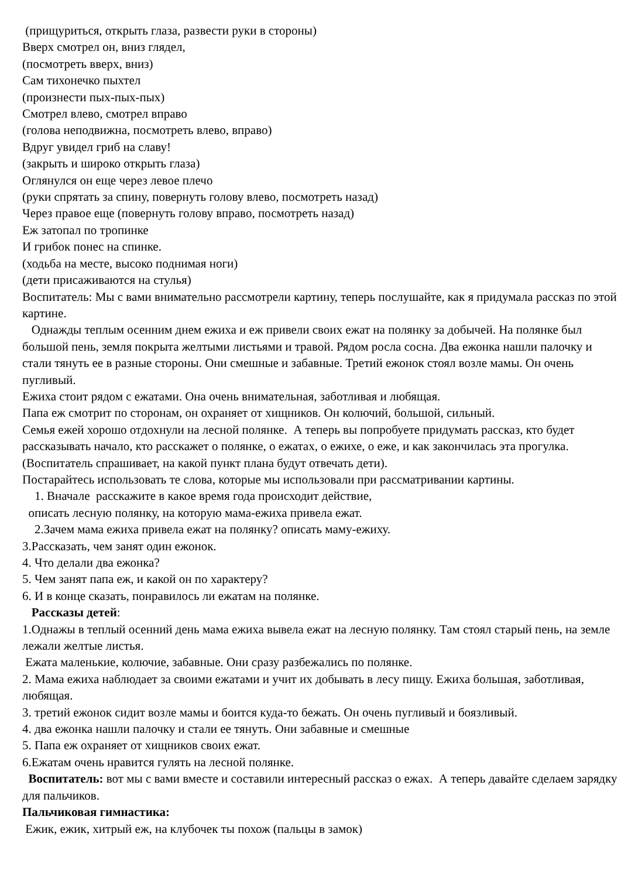(прищуриться, открыть глаза, развести руки в стороны)
Вверх смотрел он, вниз глядел,
(посмотреть вверх, вниз)
Сам тихонечко пыхтел
(произнести пых-пых-пых)
Смотрел влево, смотрел вправо
(голова неподвижна, посмотреть влево, вправо)
Вдруг увидел гриб на славу!
(закрыть и широко открыть глаза)
Оглянулся он еще через левое плечо
(руки спрятать за спину, повернуть голову влево, посмотреть назад)
Через правое еще (повернуть голову вправо, посмотреть назад)
Еж затопал по тропинке
И грибок понес на спинке.
(ходьба на месте, высоко поднимая ноги)
(дети присаживаются на стулья)
Воспитатель: Мы с вами внимательно рассмотрели картину, теперь послушайте, как я придумала рассказ по этой картине.
Однажды теплым осенним днем ежиха и еж привели своих ежат на полянку за добычей. На полянке был большой пень, земля покрыта желтыми листьями и травой. Рядом росла сосна. Два ежонка нашли палочку и стали тянуть ее в разные стороны. Они смешные и забавные. Третий ежонок стоял возле мамы. Он очень пугливый.
Ежиха стоит рядом с ежатами. Она очень внимательная, заботливая и любящая.
Папа еж смотрит по сторонам, он охраняет от хищников. Он колючий, большой, сильный.
Семья ежей хорошо отдохнули на лесной полянке. А теперь вы попробуете придумать рассказ, кто будет рассказывать начало, кто расскажет о полянке, о ежатах, о ежихе, о еже, и как закончилась эта прогулка.
(Воспитатель спрашивает, на какой пункт плана будут отвечать дети).
Постарайтесь использовать те слова, которые мы использовали при рассматривании картины.
1. Вначале расскажите в какое время года происходит действие,
описать лесную полянку, на которую мама-ежиха привела ежат.
2.Зачем мама ежиха привела ежат на полянку? описать маму-ежиху.
3.Рассказать, чем занят один ежонок.
4. Что делали два ежонка?
5. Чем занят папа еж, и какой он по характеру?
6. И в конце сказать, понравилось ли ежатам на полянке.
Рассказы детей:
1.Однажы в теплый осенний день мама ежиха вывела ежат на лесную полянку. Там стоял старый пень, на земле лежали желтые листья.
Ежата маленькие, колючие, забавные. Они сразу разбежались по полянке.
2. Мама ежиха наблюдает за своими ежатами и учит их добывать в лесу пищу. Ежиха большая, заботливая, любящая.
3. третий ежонок сидит возле мамы и боится куда-то бежать. Он очень пугливый и боязливый.
4. два ежонка нашли палочку и стали ее тянуть. Они забавные и смешные
5. Папа еж охраняет от хищников своих ежат.
6.Ежатам очень нравится гулять на лесной полянке.
Воспитатель: вот мы с вами вместе и составили интересный рассказ о ежах. А теперь давайте сделаем зарядку для пальчиков.
Пальчиковая гимнастика:
Ежик, ежик, хитрый еж, на клубочек ты похож (пальцы в замок)